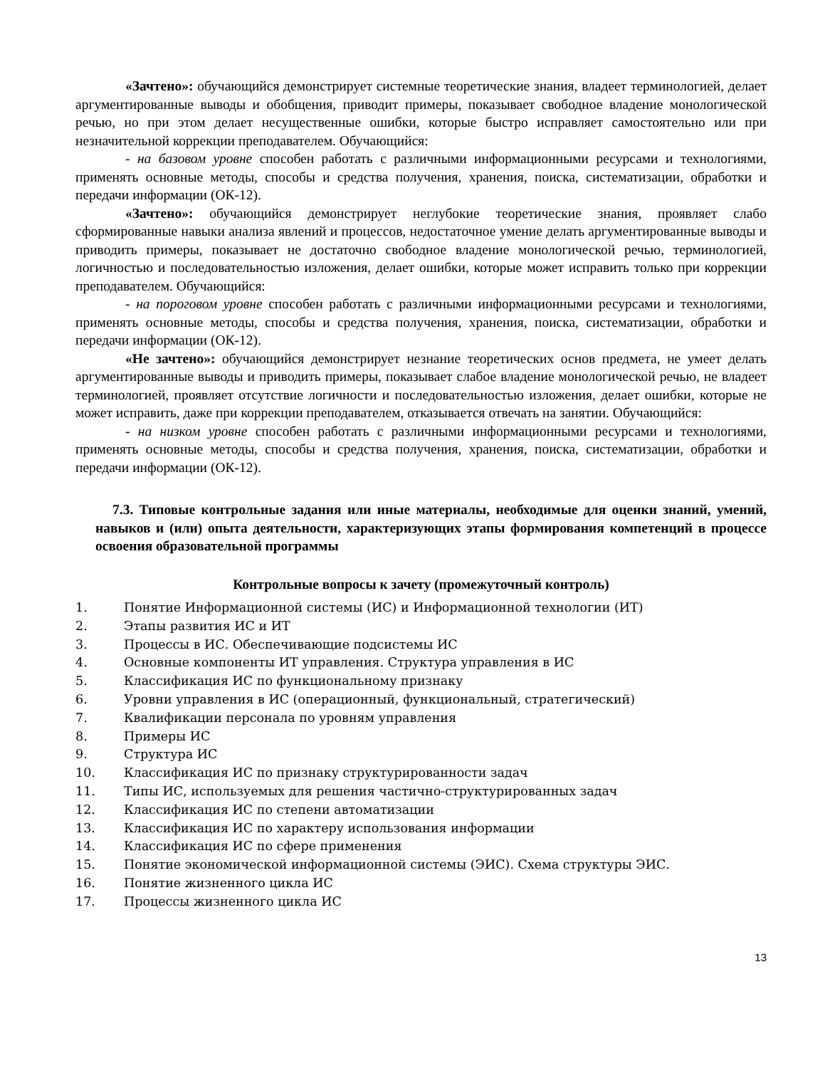«Зачтено»: обучающийся демонстрирует системные теоретические знания, владеет терминологией, делает аргументированные выводы и обобщения, приводит примеры, показывает свободное владение монологической речью, но при этом делает несущественные ошибки, которые быстро исправляет самостоятельно или при незначительной коррекции преподавателем. Обучающийся:
- на базовом уровне способен работать с различными информационными ресурсами и технологиями, применять основные методы, способы и средства получения, хранения, поиска, систематизации, обработки и передачи информации (ОК-12).
«Зачтено»: обучающийся демонстрирует неглубокие теоретические знания, проявляет слабо сформированные навыки анализа явлений и процессов, недостаточное умение делать аргументированные выводы и приводить примеры, показывает не достаточно свободное владение монологической речью, терминологией, логичностью и последовательностью изложения, делает ошибки, которые может исправить только при коррекции преподавателем. Обучающийся:
- на пороговом уровне способен работать с различными информационными ресурсами и технологиями, применять основные методы, способы и средства получения, хранения, поиска, систематизации, обработки и передачи информации (ОК-12).
«Не зачтено»: обучающийся демонстрирует незнание теоретических основ предмета, не умеет делать аргументированные выводы и приводить примеры, показывает слабое владение монологической речью, не владеет терминологией, проявляет отсутствие логичности и последовательностью изложения, делает ошибки, которые не может исправить, даже при коррекции преподавателем, отказывается отвечать на занятии. Обучающийся:
- на низком уровне способен работать с различными информационными ресурсами и технологиями, применять основные методы, способы и средства получения, хранения, поиска, систематизации, обработки и передачи информации (ОК-12).
7.3. Типовые контрольные задания или иные материалы, необходимые для оценки знаний, умений, навыков и (или) опыта деятельности, характеризующих этапы формирования компетенций в процессе освоения образовательной программы
Контрольные вопросы к зачету (промежуточный контроль)
1. Понятие Информационной системы (ИС) и Информационной технологии (ИТ)
2. Этапы развития ИС и ИТ
3. Процессы в ИС. Обеспечивающие подсистемы ИС
4. Основные компоненты ИТ управления. Структура управления в ИС
5. Классификация ИС по функциональному признаку
6. Уровни управления в ИС (операционный, функциональный, стратегический)
7. Квалификации персонала по уровням управления
8. Примеры ИС
9. Структура ИС
10. Классификация ИС по признаку структурированности задач
11. Типы ИС, используемых для решения частично-структурированных задач
12. Классификация ИС по степени автоматизации
13. Классификация ИС по характеру использования информации
14. Классификация ИС по сфере применения
15. Понятие экономической информационной системы (ЭИС). Схема структуры ЭИС.
16. Понятие жизненного цикла ИС
17. Процессы жизненного цикла ИС
13